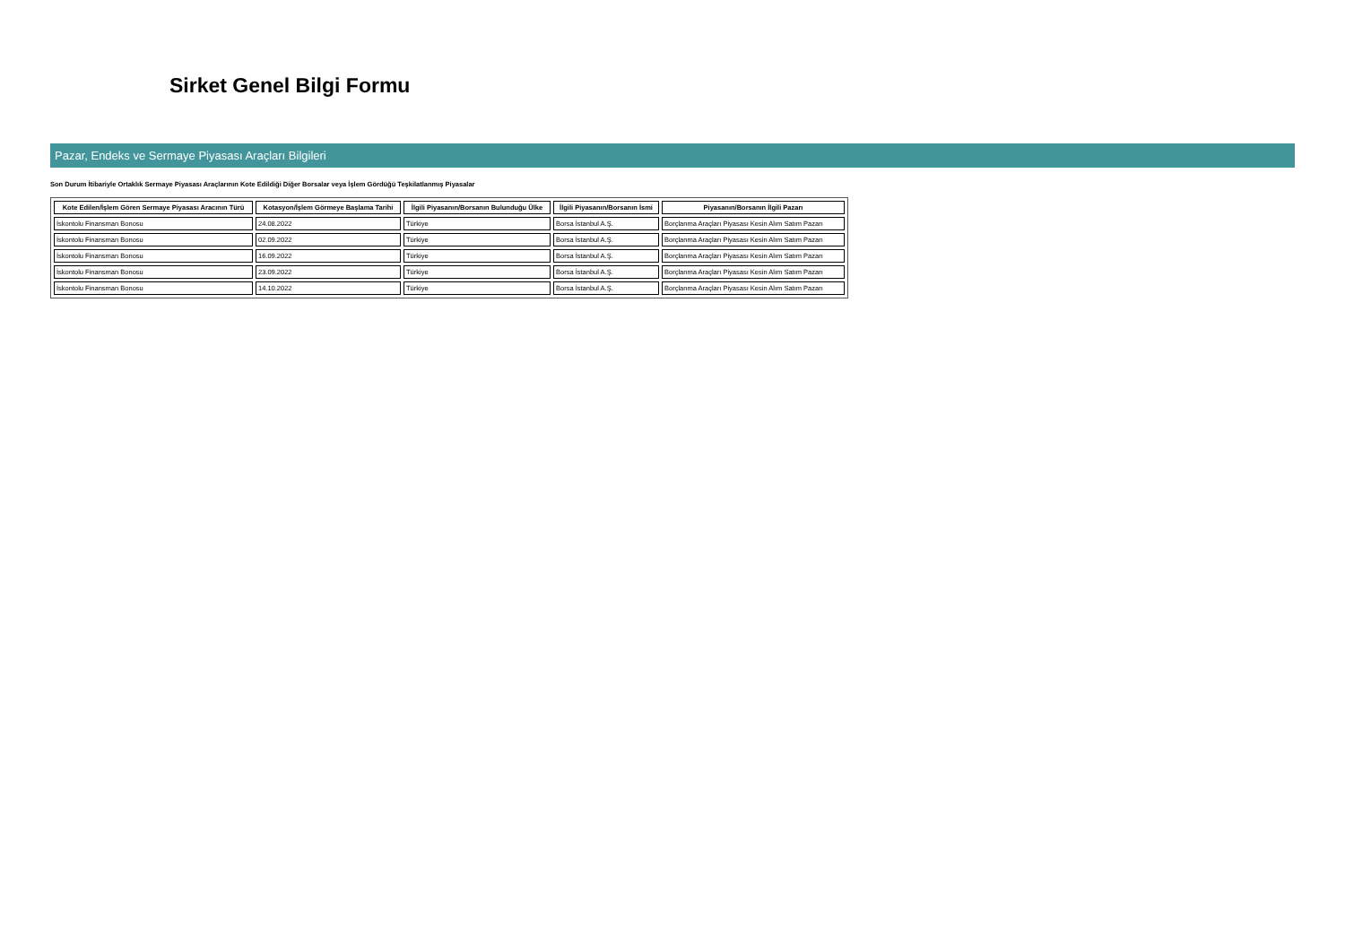Sirket Genel Bilgi Formu
Pazar, Endeks ve Sermaye Piyasası Araçları Bilgileri
Son Durum İtibariyle Ortaklık Sermaye Piyasası Araçlarının Kote Edildiği Diğer Borsalar veya İşlem Gördüğü Teşkilatlanmış Piyasalar
| Kote Edilen/İşlem Gören Sermaye Piyasası Aracının Türü | Kotasyon/İşlem Görmeye Başlama Tarihi | İlgili Piyasanın/Borsanın Bulunduğu Ülke | İlgili Piyasanın/Borsanın İsmi | Piyasanın/Borsanın İlgili Pazarı |
| --- | --- | --- | --- | --- |
| İskontolu Finansman Bonosu | 24.08.2022 | Türkiye | Borsa İstanbul A.Ş. | Borçlanma Araçları Piyasası Kesin Alım Satım Pazarı |
| İskontolu Finansman Bonosu | 02.09.2022 | Türkiye | Borsa İstanbul A.Ş. | Borçlanma Araçları Piyasası Kesin Alım Satım Pazarı |
| İskontolu Finansman Bonosu | 16.09.2022 | Türkiye | Borsa İstanbul A.Ş. | Borçlanma Araçları Piyasası Kesin Alım Satım Pazarı |
| İskontolu Finansman Bonosu | 23.09.2022 | Türkiye | Borsa İstanbul A.Ş. | Borçlanma Araçları Piyasası Kesin Alım Satım Pazarı |
| İskontolu Finansman Bonosu | 14.10.2022 | Türkiye | Borsa İstanbul A.Ş. | Borçlanma Araçları Piyasası Kesin Alım Satım Pazarı |